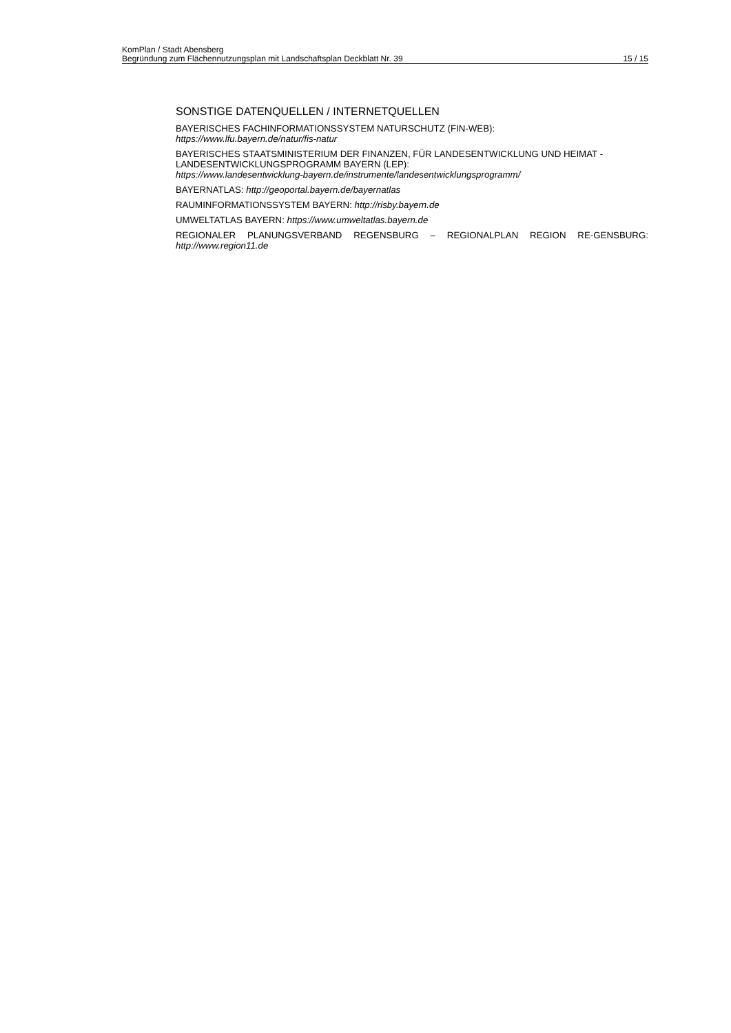KomPlan / Stadt Abensberg
Begründung zum Flächennutzungsplan mit Landschaftsplan Deckblatt Nr. 39 15 / 15
SONSTIGE DATENQUELLEN / INTERNETQUELLEN
BAYERISCHES FACHINFORMATIONSSYSTEM NATURSCHUTZ (FIN-WEB):
https://www.lfu.bayern.de/natur/fis-natur
BAYERISCHES STAATSMINISTERIUM DER FINANZEN, FÜR LANDESENTWICKLUNG UND HEIMAT - LANDESENTWICKLUNGSPROGRAMM BAYERN (LEP):
https://www.landesentwicklung-bayern.de/instrumente/landesentwicklungsprogramm/
BAYERNATLAS: http://geoportal.bayern.de/bayernatlas
RAUMINFORMATIONSSYSTEM BAYERN: http://risby.bayern.de
UMWELTATLAS BAYERN: https://www.umweltatlas.bayern.de
REGIONALER PLANUNGSVERBAND REGENSBURG – REGIONALPLAN REGION RE-GENSBURG: http://www.region11.de